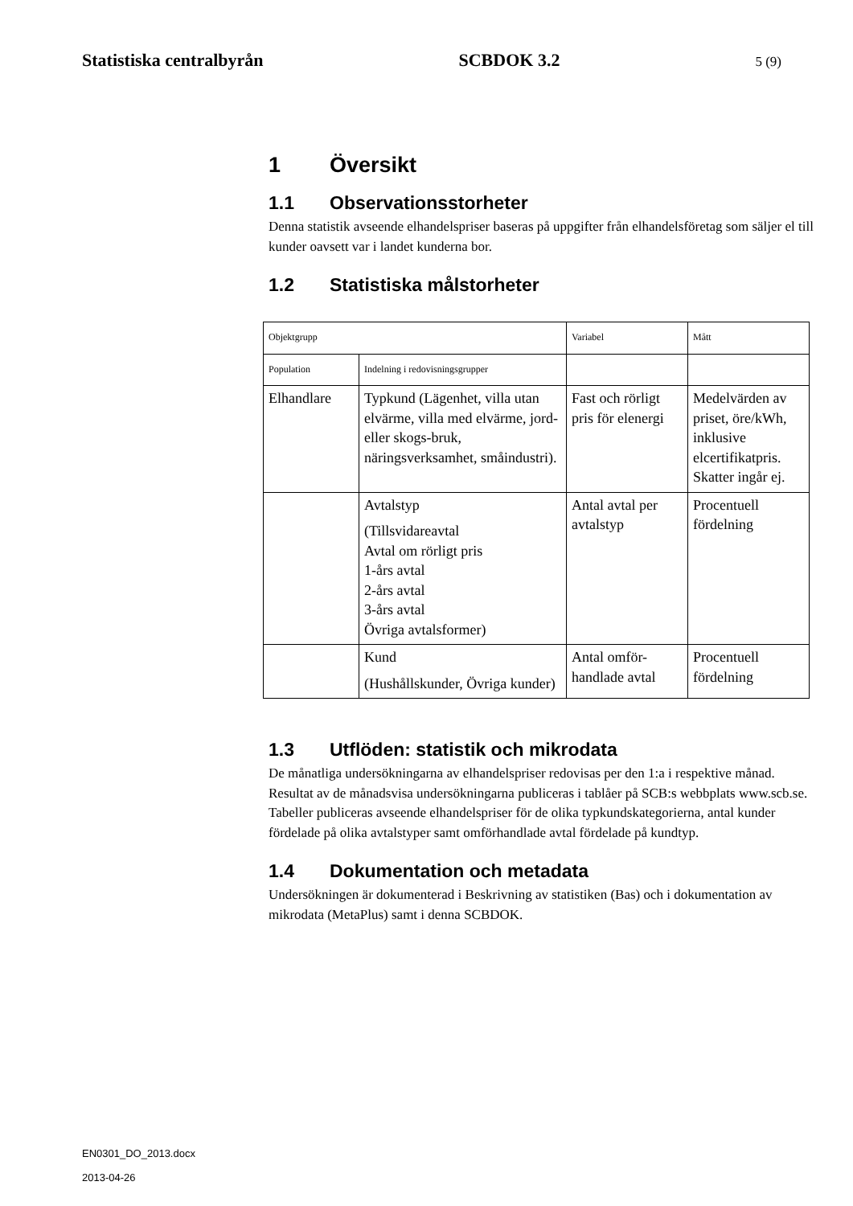Statistiska centralbyrån SCBDOK 3.2 5 (9)
1 Översikt
1.1 Observationsstorheter
Denna statistik avseende elhandelspriser baseras på uppgifter från elhandelsföretag som säljer el till kunder oavsett var i landet kunderna bor.
1.2 Statistiska målstorheter
| Objektgrupp | | Variabel | Mått |
| Population | Indelning i redovisningsgrupper | | |
| Elhandlare | Typkund (Lägenhet, villa utan elvärme, villa med elvärme, jord- eller skogs-bruk, näringsverksamhet, småindustri). | Fast och rörligt pris för elenergi | Medelvärden av priset, öre/kWh, inklusive elcertifikatpris. Skatter ingår ej. |
| | Avtalstyp (Tillsvidareavtal Avtal om rörligt pris 1-års avtal 2-års avtal 3-års avtal Övriga avtalsformer) | Antal avtal per avtalstyp | Procentuell fördelning |
| | Kund (Hushållskunder, Övriga kunder) | Antal omför-handlade avtal | Procentuell fördelning |
1.3 Utflöden: statistik och mikrodata
De månatliga undersökningarna av elhandelspriser redovisas per den 1:a i respektive månad. Resultat av de månadsvisa undersökningarna publiceras i tablåer på SCB:s webbplats www.scb.se. Tabeller publiceras avseende elhandelspriser för de olika typkundskategorierna, antal kunder fördelade på olika avtalstyper samt omförhandlade avtal fördelade på kundtyp.
1.4 Dokumentation och metadata
Undersökningen är dokumenterad i Beskrivning av statistiken (Bas) och i dokumentation av mikrodata (MetaPlus) samt i denna SCBDOK.
EN0301_DO_2013.docx
2013-04-26